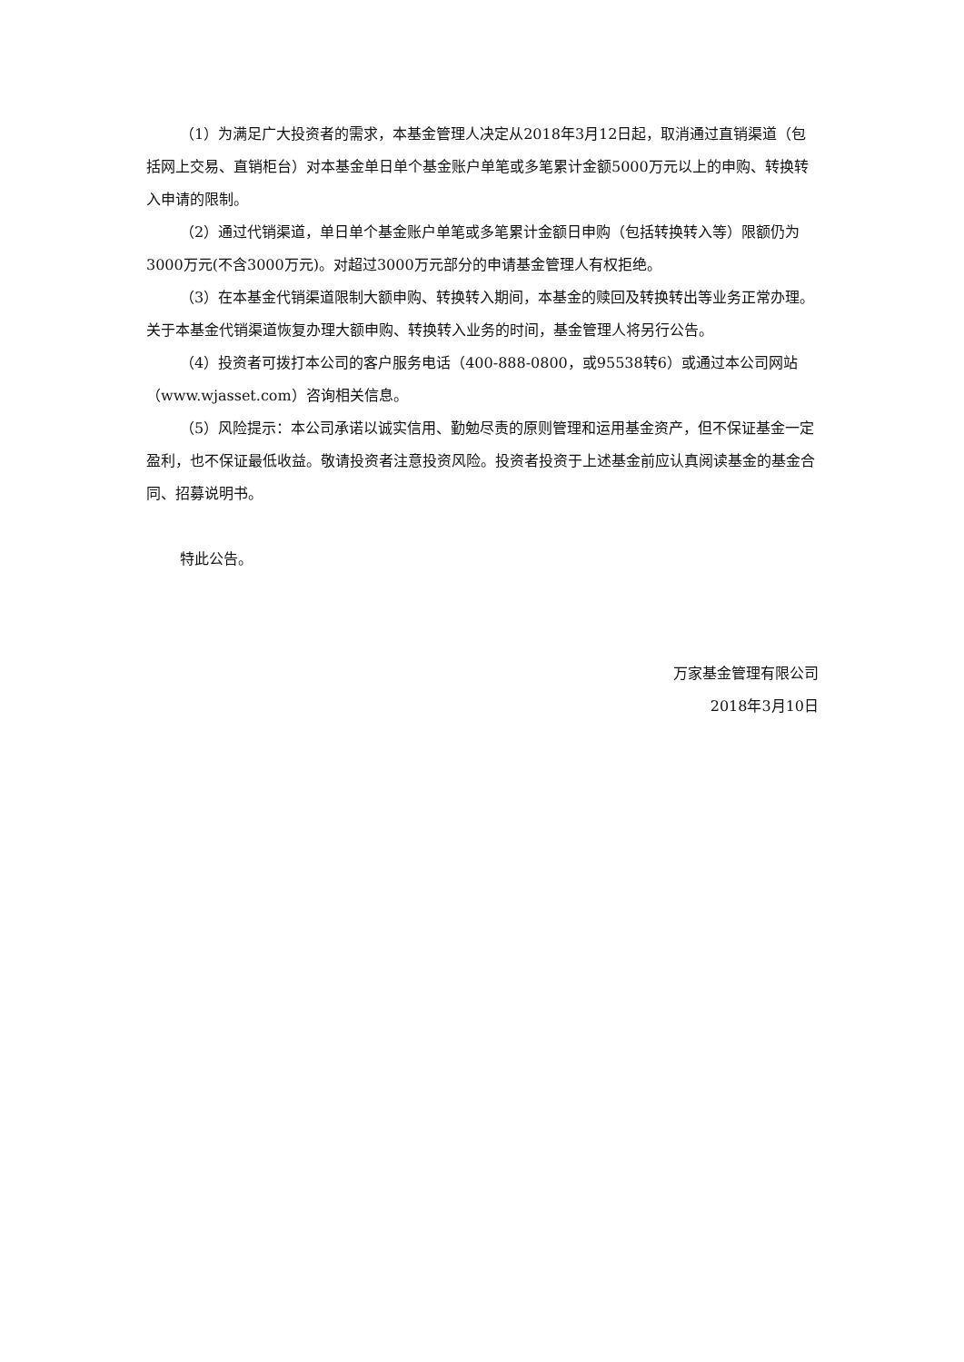（1）为满足广大投资者的需求，本基金管理人决定从2018年3月12日起，取消通过直销渠道（包括网上交易、直销柜台）对本基金单日单个基金账户单笔或多笔累计金额5000万元以上的申购、转换转入申请的限制。
（2）通过代销渠道，单日单个基金账户单笔或多笔累计金额日申购（包括转换转入等）限额仍为3000万元(不含3000万元)。对超过3000万元部分的申请基金管理人有权拒绝。
（3）在本基金代销渠道限制大额申购、转换转入期间，本基金的赎回及转换转出等业务正常办理。 关于本基金代销渠道恢复办理大额申购、转换转入业务的时间，基金管理人将另行公告。
（4）投资者可拨打本公司的客户服务电话（400-888-0800，或95538转6）或通过本公司网站（www.wjasset.com）咨询相关信息。
（5）风险提示：本公司承诺以诚实信用、勤勉尽责的原则管理和运用基金资产，但不保证基金一定盈利，也不保证最低收益。敬请投资者注意投资风险。投资者投资于上述基金前应认真阅读基金的基金合同、招募说明书。
特此公告。
万家基金管理有限公司
2018年3月10日